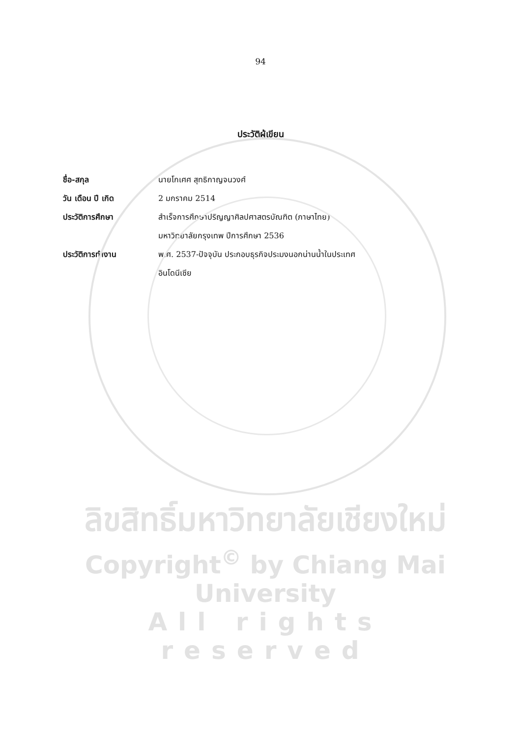94
ประวัติผู้เขียน
ชื่อ-สกุล นายโกเศศ สุทธิกาญจนวงศ์
วัน เดือน ปี เกิด 2 มกราคม 2514
ประวัติการศึกษา สำเร็จการศึกษาปริญญาศิลปศาสตรบัณฑิต (ภาษาไทย)
มหาวิทยาลัยกรุงเทพ ปีการศึกษา 2536
ประวัติการทำงาน พ.ศ. 2537-ปัจจุบัน ประกอบธุรกิจประมงนอกน่านน้ำในประเทศ
อินโดนีเซีย
ลิขสิทธิ์มหาวิทยาลัยเชียงใหม่
Copyright<sup>©</sup> by Chiang Mai University
All rights reserved